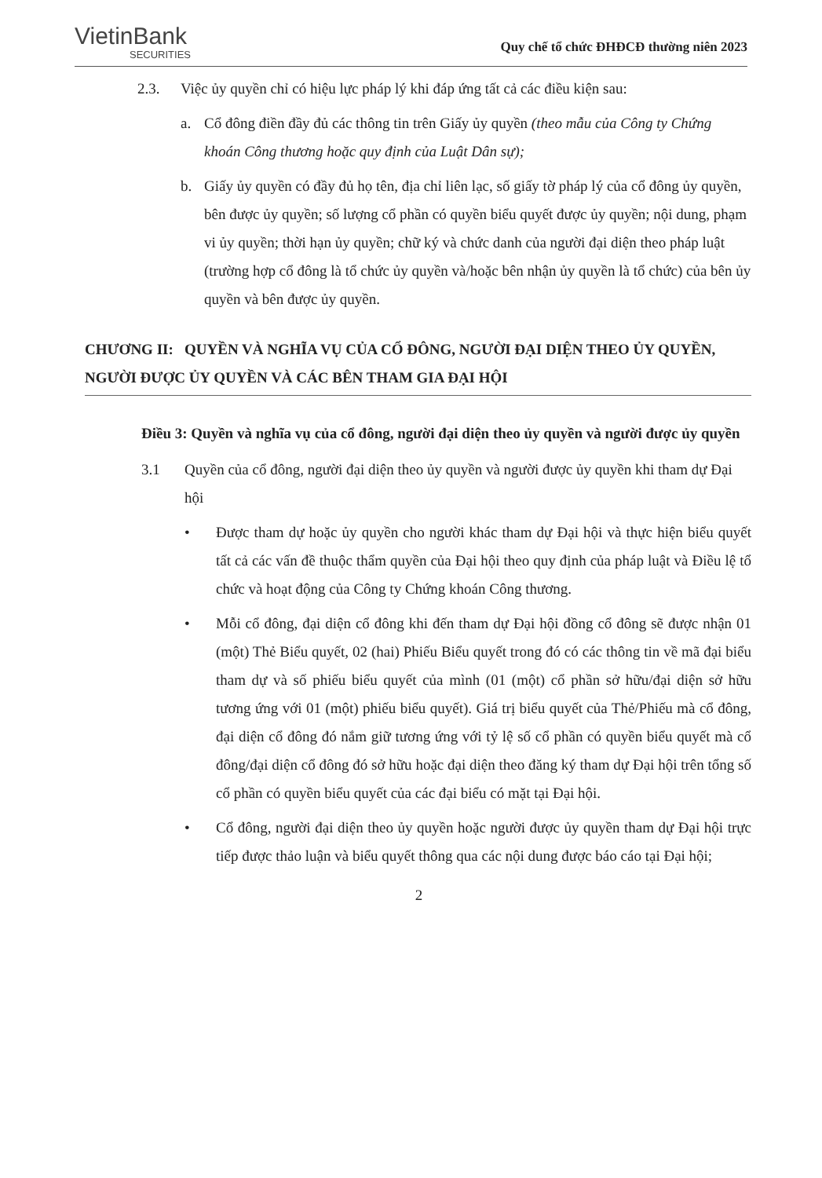VietinBank
SECURITIES
Quy chế tổ chức ĐHĐCĐ thường niên 2023
2.3. Việc ủy quyền chỉ có hiệu lực pháp lý khi đáp ứng tất cả các điều kiện sau:
a. Cổ đông điền đầy đủ các thông tin trên Giấy ủy quyền (theo mẫu của Công ty Chứng khoán Công thương hoặc quy định của Luật Dân sự);
b. Giấy ủy quyền có đầy đủ họ tên, địa chỉ liên lạc, số giấy tờ pháp lý của cổ đông ủy quyền, bên được ủy quyền; số lượng cổ phần có quyền biểu quyết được ủy quyền; nội dung, phạm vi ủy quyền; thời hạn ủy quyền; chữ ký và chức danh của người đại diện theo pháp luật (trường hợp cổ đông là tổ chức ủy quyền và/hoặc bên nhận ủy quyền là tổ chức) của bên ủy quyền và bên được ủy quyền.
CHƯƠNG II: QUYỀN VÀ NGHĨA VỤ CỦA CỔ ĐÔNG, NGƯỜI ĐẠI DIỆN THEO ỦY QUYỀN, NGƯỜI ĐƯỢC ỦY QUYỀN VÀ CÁC BÊN THAM GIA ĐẠI HỘI
Điều 3: Quyền và nghĩa vụ của cổ đông, người đại diện theo ủy quyền và người được ủy quyền
3.1 Quyền của cổ đông, người đại diện theo ủy quyền và người được ủy quyền khi tham dự Đại hội
• Được tham dự hoặc ủy quyền cho người khác tham dự Đại hội và thực hiện biểu quyết tất cả các vấn đề thuộc thẩm quyền của Đại hội theo quy định của pháp luật và Điều lệ tổ chức và hoạt động của Công ty Chứng khoán Công thương.
• Mỗi cổ đông, đại diện cổ đông khi đến tham dự Đại hội đồng cổ đông sẽ được nhận 01 (một) Thẻ Biểu quyết, 02 (hai) Phiếu Biểu quyết trong đó có các thông tin về mã đại biểu tham dự và số phiếu biểu quyết của mình (01 (một) cổ phần sở hữu/đại diện sở hữu tương ứng với 01 (một) phiếu biểu quyết). Giá trị biểu quyết của Thẻ/Phiếu mà cổ đông, đại diện cổ đông đó nắm giữ tương ứng với tỷ lệ số cổ phần có quyền biểu quyết mà cổ đông/đại diện cổ đông đó sở hữu hoặc đại diện theo đăng ký tham dự Đại hội trên tổng số cổ phần có quyền biểu quyết của các đại biểu có mặt tại Đại hội.
• Cổ đông, người đại diện theo ủy quyền hoặc người được ủy quyền tham dự Đại hội trực tiếp được thảo luận và biểu quyết thông qua các nội dung được báo cáo tại Đại hội;
2